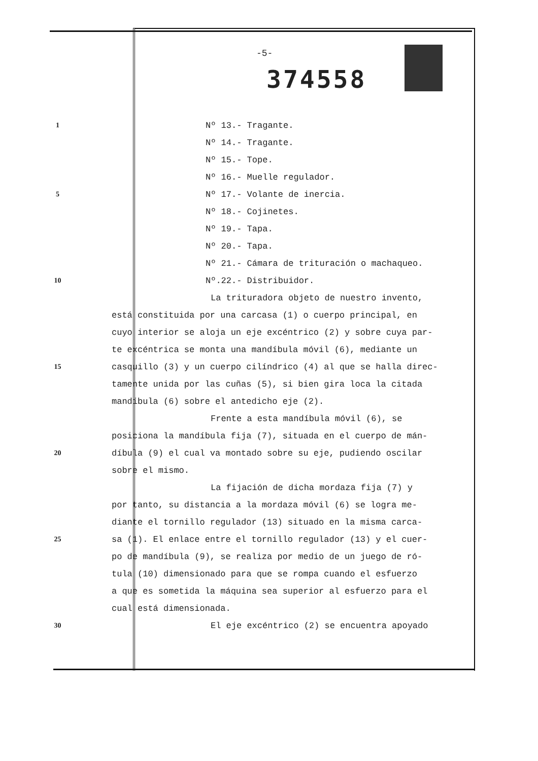-5-
374558
1
Nº 13.- Tragante.
Nº 14.- Tragante.
Nº 15.- Tope.
Nº 16.- Muelle regulador.
5
Nº 17.- Volante de inercia.
Nº 18.- Cojinetes.
Nº 19.- Tapa.
Nº 20.- Tapa.
Nº 21.- Cámara de trituración o machaqueo.
10
Nº.22.- Distribuidor.
La trituradora objeto de nuestro invento,
está constituida por una carcasa (1) o cuerpo principal, en
cuyo interior se aloja un eje excéntrico (2) y sobre cuya par-
te excéntrica se monta una mandíbula móvil (6), mediante un
15
casquillo (3) y un cuerpo cilíndrico (4) al que se halla direc-
tamente unida por las cuñas (5), si bien gira loca la citada
mandíbula (6) sobre el antedicho eje (2).
Frente a esta mandíbula móvil (6), se
posiciona la mandíbula fija (7), situada en el cuerpo de mán-
20
díbula (9) el cual va montado sobre su eje, pudiendo oscilar
sobre el mismo.
La fijación de dicha mordaza fija (7) y
por tanto, su distancia a la mordaza móvil (6) se logra me-
diante el tornillo regulador (13) situado en la misma carca-
25
sa (1). El enlace entre el tornillo regulador (13) y el cuer-
po de mandíbula (9), se realiza por medio de un juego de ró-
tula (10) dimensionado para que se rompa cuando el esfuerzo
a que es sometida la máquina sea superior al esfuerzo para el
cual está dimensionada.
30
El eje excéntrico (2) se encuentra apoyado